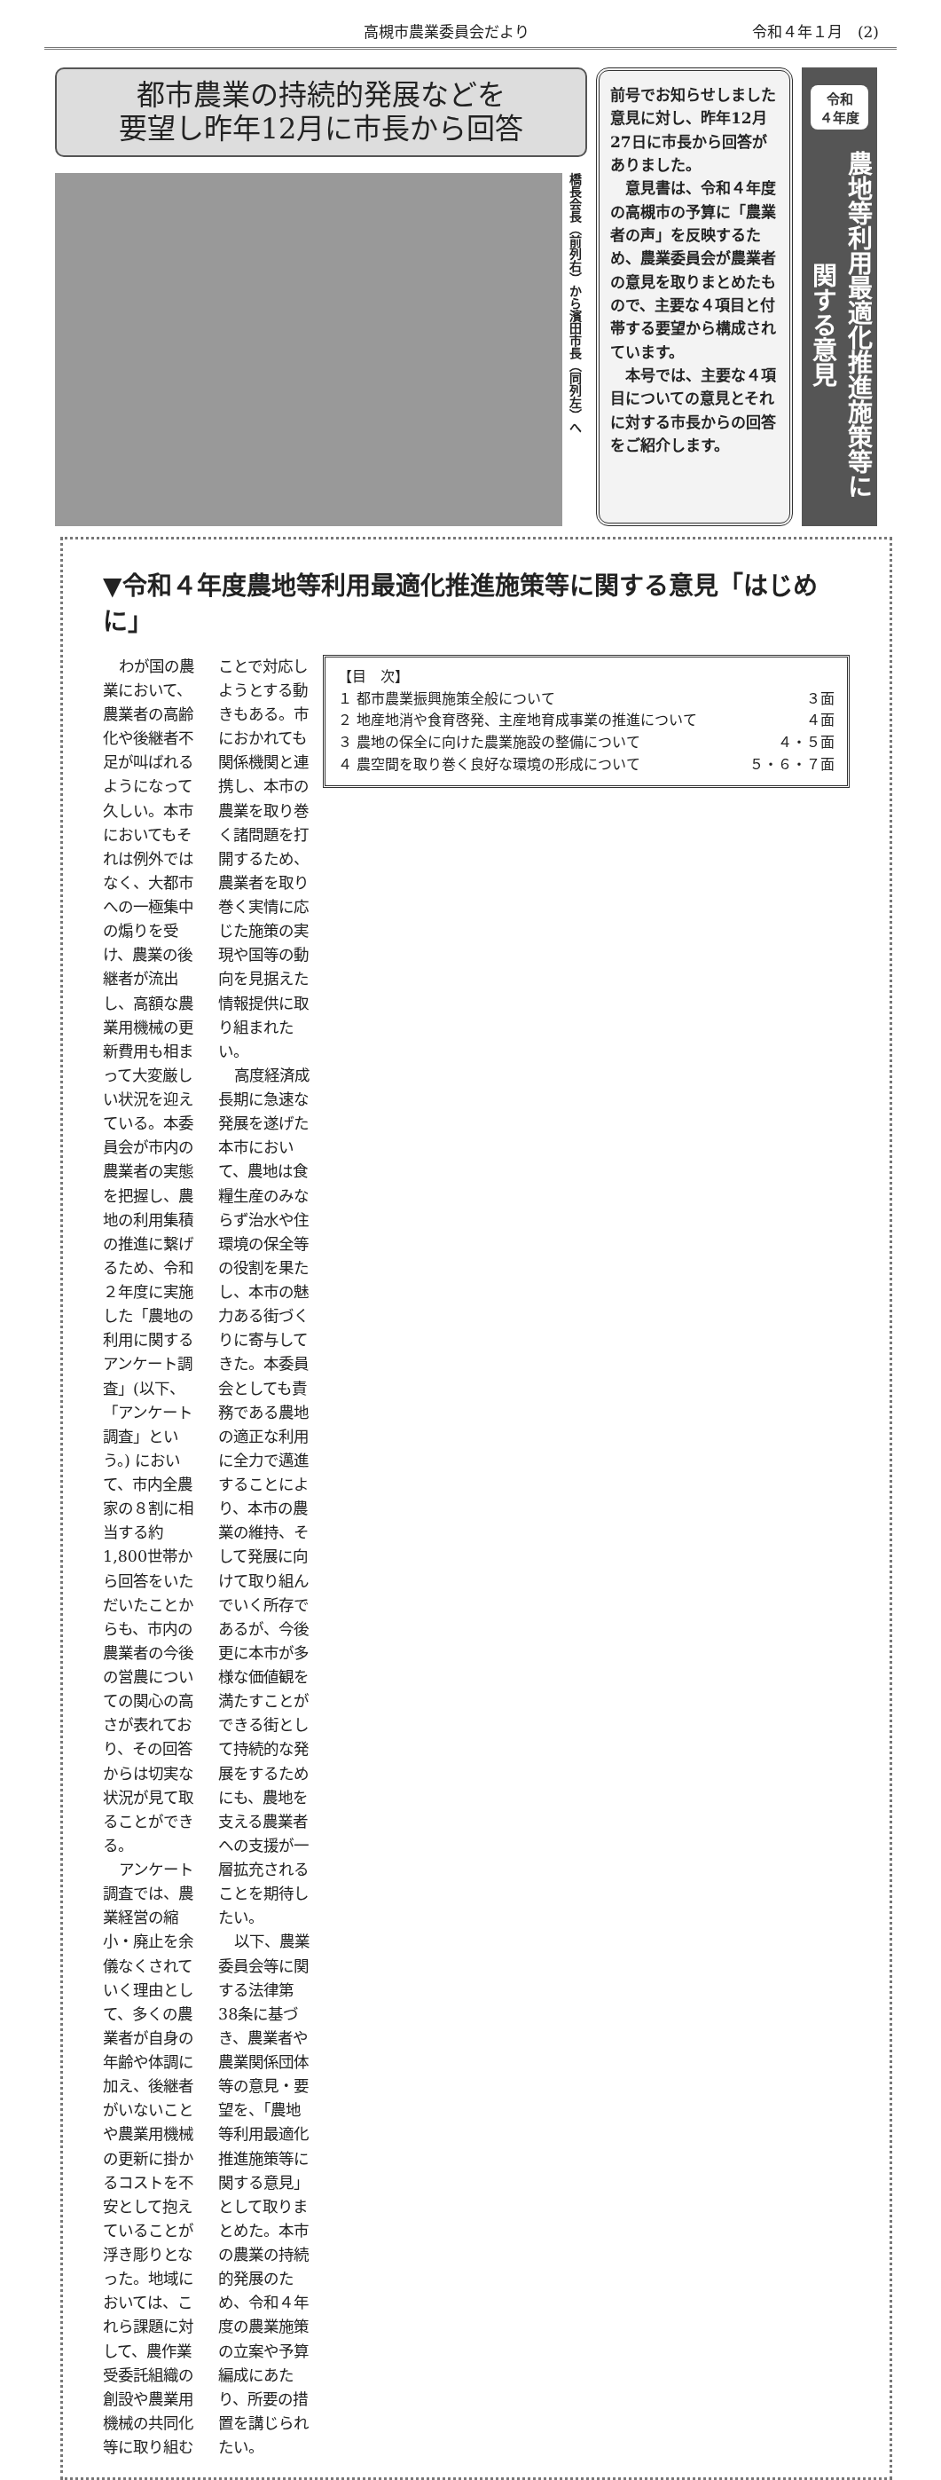高槻市農業委員会だより 令和４年１月　(2)
都市農業の持続的発展などを
要望し昨年12月に市長から回答
橋長会長（前列右）から濱田市長（同列左）へ
前号でお知らせしました意見に対し、昨年12月27日に市長から回答がありました。
　意見書は、令和４年度の高槻市の予算に「農業者の声」を反映するため、農業委員会が農業者の意見を取りまとめたもので、主要な４項目と付帯する要望から構成されています。
　本号では、主要な４項目についての意見とそれに対する市長からの回答をご紹介します。
令和
４年度
農地等利用最適化推進施策等に関する意見
▼令和４年度農地等利用最適化推進施策等に関する意見「はじめに」
【目　次】
１ 都市農業振興施策全般について ３面
２ 地産地消や食育啓発、主産地育成事業の推進について ４面
３ 農地の保全に向けた農業施設の整備について ４・５面
４ 農空間を取り巻く良好な環境の形成について ５・６・７面
わが国の農業において、農業者の高齢化や後継者不足が叫ばれるようになって久しい。本市においてもそれは例外ではなく、大都市への一極集中の煽りを受け、農業の後継者が流出し、高額な農業用機械の更新費用も相まって大変厳しい状況を迎えている。本委員会が市内の農業者の実態を把握し、農地の利用集積の推進に繋げるため、令和２年度に実施した「農地の利用に関するアンケート調査」(以下、「アンケート調査」という。) において、市内全農家の８割に相当する約1,800世帯から回答をいただいたことからも、市内の農業者の今後の営農についての関心の高さが表れており、その回答からは切実な状況が見て取ることができる。
アンケート調査では、農業経営の縮小・廃止を余儀なくされていく理由として、多くの農業者が自身の年齢や体調に加え、後継者がいないことや農業用機械の更新に掛かるコストを不安として抱えていることが浮き彫りとなった。地域においては、これら課題に対して、農作業受委託組織の創設や農業用機械の共同化等に取り組むことで対応しようとする動きもある。市におかれても関係機関と連携し、本市の農業を取り巻く諸問題を打開するため、農業者を取り巻く実情に応じた施策の実現や国等の動向を見据えた情報提供に取り組まれたい。
高度経済成長期に急速な発展を遂げた本市において、農地は食糧生産のみならず治水や住環境の保全等の役割を果たし、本市の魅力ある街づくりに寄与してきた。本委員会としても責務である農地の適正な利用に全力で邁進することにより、本市の農業の維持、そして発展に向けて取り組んでいく所存であるが、今後更に本市が多様な価値観を満たすことができる街として持続的な発展をするためにも、農地を支える農業者への支援が一層拡充されることを期待したい。
以下、農業委員会等に関する法律第38条に基づき、農業者や農業関係団体等の意見・要望を、「農地等利用最適化推進施策等に関する意見」として取りまとめた。本市の農業の持続的発展のため、令和４年度の農業施策の立案や予算編成にあたり、所要の措置を講じられたい。